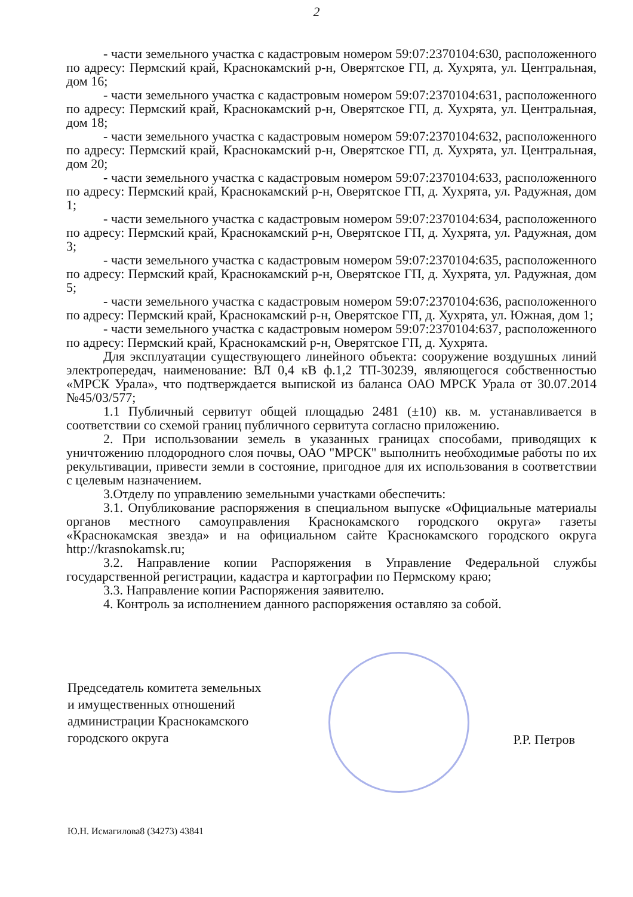2
- части земельного участка с кадастровым номером 59:07:2370104:630, расположенного по адресу: Пермский край, Краснокамский р-н, Оверятское ГП, д. Хухрята, ул. Центральная, дом 16;
- части земельного участка с кадастровым номером 59:07:2370104:631, расположенного по адресу: Пермский край, Краснокамский р-н, Оверятское ГП, д. Хухрята, ул. Центральная, дом 18;
- части земельного участка с кадастровым номером 59:07:2370104:632, расположенного по адресу: Пермский край, Краснокамский р-н, Оверятское ГП, д. Хухрята, ул. Центральная, дом 20;
- части земельного участка с кадастровым номером 59:07:2370104:633, расположенного по адресу: Пермский край, Краснокамский р-н, Оверятское ГП, д. Хухрята, ул. Радужная, дом 1;
- части земельного участка с кадастровым номером 59:07:2370104:634, расположенного по адресу: Пермский край, Краснокамский р-н, Оверятское ГП, д. Хухрята, ул. Радужная, дом 3;
- части земельного участка с кадастровым номером 59:07:2370104:635, расположенного по адресу: Пермский край, Краснокамский р-н, Оверятское ГП, д. Хухрята, ул. Радужная, дом 5;
- части земельного участка с кадастровым номером 59:07:2370104:636, расположенного по адресу: Пермский край, Краснокамский р-н, Оверятское ГП, д. Хухрята, ул. Южная, дом 1;
- части земельного участка с кадастровым номером 59:07:2370104:637, расположенного по адресу: Пермский край, Краснокамский р-н, Оверятское ГП, д. Хухрята.
Для эксплуатации существующего линейного объекта: сооружение воздушных линий электропередач, наименование: ВЛ 0,4 кВ ф.1,2 ТП-30239, являющегося собственностью «МРСК Урала», что подтверждается выпиской из баланса ОАО МРСК Урала от 30.07.2014 №45/03/577;
1.1 Публичный сервитут общей площадью 2481 (±10) кв. м. устанавливается в соответствии со схемой границ публичного сервитута согласно приложению.
2. При использовании земель в указанных границах способами, приводящих к уничтожению плодородного слоя почвы, ОАО "МРСК" выполнить необходимые работы по их рекультивации, привести земли в состояние, пригодное для их использования в соответствии с целевым назначением.
3.Отделу по управлению земельными участками обеспечить:
3.1. Опубликование распоряжения в специальном выпуске «Официальные материалы органов местного самоуправления Краснокамского городского округа» газеты «Краснокамская звезда» и на официальном сайте Краснокамского городского округа http://krasnokamsk.ru;
3.2. Направление копии Распоряжения в Управление Федеральной службы государственной регистрации, кадастра и картографии по Пермскому краю;
3.3. Направление копии Распоряжения заявителю.
4. Контроль за исполнением данного распоряжения оставляю за собой.
Председатель комитета земельных
и имущественных отношений
администрации Краснокамского
городского округа
Р.Р. Петров
Ю.Н. Исмагилова8 (34273) 43841